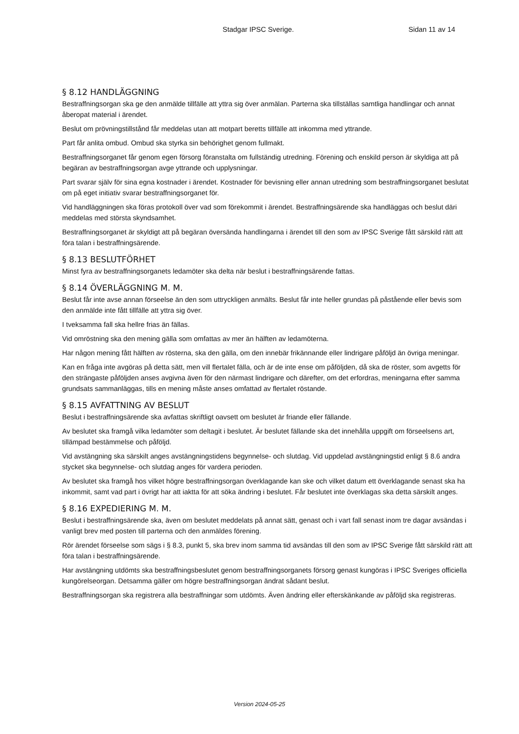Stadgar IPSC Sverige. Sidan 11 av 14
§ 8.12 HANDLÄGGNING
Bestraffningsorgan ska ge den anmälde tillfälle att yttra sig över anmälan. Parterna ska tillställas samtliga handlingar och annat åberopat material i ärendet.
Beslut om prövningstillstånd får meddelas utan att motpart beretts tillfälle att inkomma med yttrande.
Part får anlita ombud. Ombud ska styrka sin behörighet genom fullmakt.
Bestraffningsorganet får genom egen försorg föranstalta om fullständig utredning. Förening och enskild person är skyldiga att på begäran av bestraffningsorgan avge yttrande och upplysningar.
Part svarar själv för sina egna kostnader i ärendet. Kostnader för bevisning eller annan utredning som bestraffningsorganet beslutat om på eget initiativ svarar bestraffningsorganet för.
Vid handläggningen ska föras protokoll över vad som förekommit i ärendet. Bestraffningsärende ska handläggas och beslut däri meddelas med största skyndsamhet.
Bestraffningsorganet är skyldigt att på begäran översända handlingarna i ärendet till den som av IPSC Sverige fått särskild rätt att föra talan i bestraffningsärende.
§ 8.13 BESLUTFÖRHET
Minst fyra av bestraffningsorganets ledamöter ska delta när beslut i bestraffningsärende fattas.
§ 8.14 ÖVERLÄGGNING M. M.
Beslut får inte avse annan förseelse än den som uttryckligen anmälts. Beslut får inte heller grundas på påstående eller bevis som den anmälde inte fått tillfälle att yttra sig över.
I tveksamma fall ska hellre frias än fällas.
Vid omröstning ska den mening gälla som omfattas av mer än hälften av ledamöterna.
Har någon mening fått hälften av rösterna, ska den gälla, om den innebär frikännande eller lindrigare påföljd än övriga meningar.
Kan en fråga inte avgöras på detta sätt, men vill flertalet fälla, och är de inte ense om påföljden, då ska de röster, som avgetts för den strängaste påföljden anses avgivna även för den närmast lindrigare och därefter, om det erfordras, meningarna efter samma grundsats sammanläggas, tills en mening måste anses omfattad av flertalet röstande.
§ 8.15 AVFATTNING AV BESLUT
Beslut i bestraffningsärende ska avfattas skriftligt oavsett om beslutet är friande eller fällande.
Av beslutet ska framgå vilka ledamöter som deltagit i beslutet. Är beslutet fällande ska det innehålla uppgift om förseelsens art, tillämpad bestämmelse och påföljd.
Vid avstängning ska särskilt anges avstängningstidens begynnelse- och slutdag. Vid uppdelad avstängningstid enligt § 8.6 andra stycket ska begynnelse- och slutdag anges för vardera perioden.
Av beslutet ska framgå hos vilket högre bestraffningsorgan överklagande kan ske och vilket datum ett överklagande senast ska ha inkommit, samt vad part i övrigt har att iaktta för att söka ändring i beslutet. Får beslutet inte överklagas ska detta särskilt anges.
§ 8.16 EXPEDIERING M. M.
Beslut i bestraffningsärende ska, även om beslutet meddelats på annat sätt, genast och i vart fall senast inom tre dagar avsändas i vanligt brev med posten till parterna och den anmäldes förening.
Rör ärendet förseelse som sägs i § 8.3, punkt 5, ska brev inom samma tid avsändas till den som av IPSC Sverige fått särskild rätt att föra talan i bestraffningsärende.
Har avstängning utdömts ska bestraffningsbeslutet genom bestraffningsorganets försorg genast kungöras i IPSC Sveriges officiella kungörelseorgan. Detsamma gäller om högre bestraffningsorgan ändrat sådant beslut.
Bestraffningsorgan ska registrera alla bestraffningar som utdömts. Även ändring eller efterskänkande av påföljd ska registreras.
Version 2024-05-25